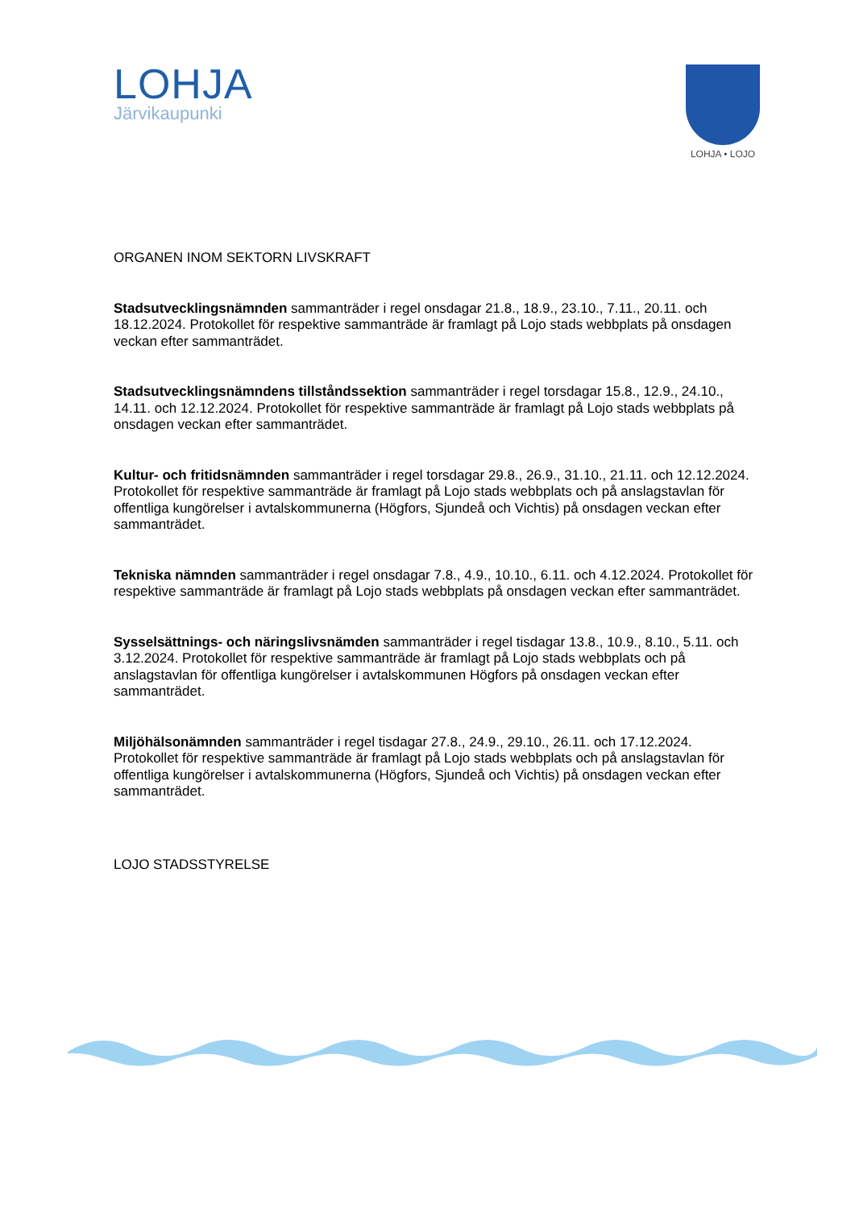LOHJA
Järvikaupunki
LOHJA • LOJO
ORGANEN INOM SEKTORN LIVSKRAFT
Stadsutvecklingsnämnden sammanträder i regel onsdagar 21.8., 18.9., 23.10., 7.11., 20.11. och 18.12.2024. Protokollet för respektive sammanträde är framlagt på Lojo stads webbplats på onsdagen veckan efter sammanträdet.
Stadsutvecklingsnämndens tillståndssektion sammanträder i regel torsdagar 15.8., 12.9., 24.10., 14.11. och 12.12.2024. Protokollet för respektive sammanträde är framlagt på Lojo stads webbplats på onsdagen veckan efter sammanträdet.
Kultur- och fritidsnämnden sammanträder i regel torsdagar 29.8., 26.9., 31.10., 21.11. och 12.12.2024. Protokollet för respektive sammanträde är framlagt på Lojo stads webbplats och på anslagstavlan för offentliga kungörelser i avtalskommunerna (Högfors, Sjundeå och Vichtis) på onsdagen veckan efter sammanträdet.
Tekniska nämnden sammanträder i regel onsdagar 7.8., 4.9., 10.10., 6.11. och 4.12.2024. Protokollet för respektive sammanträde är framlagt på Lojo stads webbplats på onsdagen veckan efter sammanträdet.
Sysselsättnings- och näringslivsnämden sammanträder i regel tisdagar 13.8., 10.9., 8.10., 5.11. och 3.12.2024. Protokollet för respektive sammanträde är framlagt på Lojo stads webbplats och på anslagstavlan för offentliga kungörelser i avtalskommunen Högfors på onsdagen veckan efter sammanträdet.
Miljöhälsonämnden sammanträder i regel tisdagar 27.8., 24.9., 29.10., 26.11. och 17.12.2024. Protokollet för respektive sammanträde är framlagt på Lojo stads webbplats och på anslagstavlan för offentliga kungörelser i avtalskommunerna (Högfors, Sjundeå och Vichtis) på onsdagen veckan efter sammanträdet.
LOJO STADSSTYRELSE